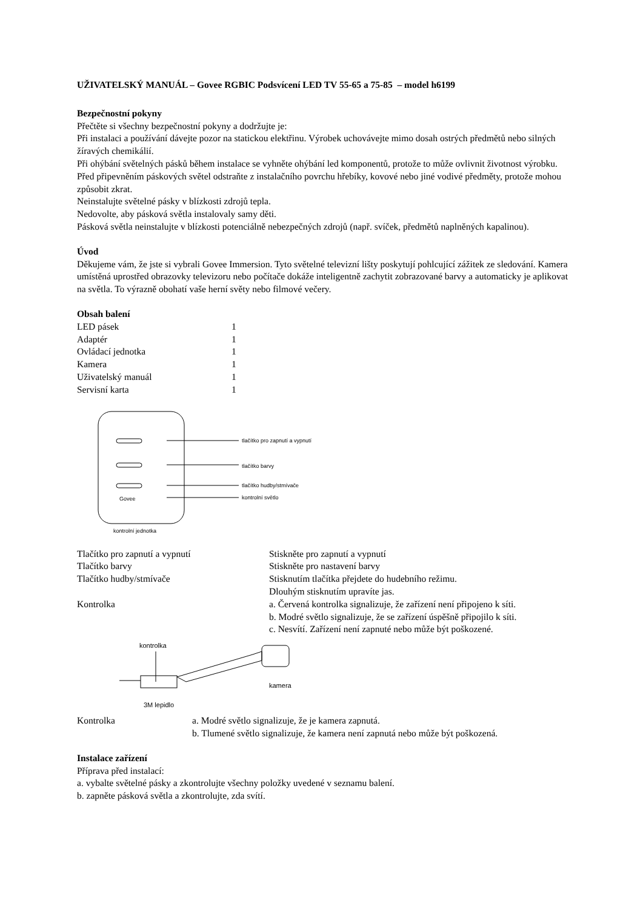UŽIVATELSKÝ MANUÁL – Govee RGBIC Podsvícení LED TV 55-65 a 75-85 – model h6199
Bezpečnostní pokyny
Přečtěte si všechny bezpečnostní pokyny a dodržujte je:
Při instalaci a používání dávejte pozor na statickou elektřinu. Výrobek uchovávejte mimo dosah ostrých předmětů nebo silných žíravých chemikálií.
Při ohýbání světelných pásků během instalace se vyhněte ohýbání led komponentů, protože to může ovlivnit životnost výrobku.
Před připevněním páskových světel odstraňte z instalačního povrchu hřebíky, kovové nebo jiné vodivé předměty, protože mohou způsobit zkrat.
Neinstalujte světelné pásky v blízkosti zdrojů tepla.
Nedovolte, aby pásková světla instalovaly samy děti.
Pásková světla neinstalujte v blízkosti potenciálně nebezpečných zdrojů (např. svíček, předmětů naplněných kapalinou).
Úvod
Děkujeme vám, že jste si vybrali Govee Immersion. Tyto světelné televizní lišty poskytují pohlcující zážitek ze sledování. Kamera umístěná uprostřed obrazovky televizoru nebo počítače dokáže inteligentně zachytit zobrazované barvy a automaticky je aplikovat na světla. To výrazně obohatí vaše herní světy nebo filmové večery.
Obsah balení
| LED pásek | 1 |
| Adaptér | 1 |
| Ovládací jednotka | 1 |
| Kamera | 1 |
| Uživatelský manuál | 1 |
| Servisní karta | 1 |
Govee
tlačítko pro zapnutí a vypnutí
tlačítko barvy
tlačítko hudby/stmívače
kontrolní světlo
kontrolní jednotka
| Tlačítko pro zapnutí a vypnutí | Stiskněte pro zapnutí a vypnutí |
| Tlačítko barvy | Stiskněte pro nastavení barvy |
| Tlačítko hudby/stmívače | Stisknutím tlačítka přejdete do hudebního režimu. Dlouhým stisknutím upravíte jas. |
| Kontrolka | a. Červená kontrolka signalizuje, že zařízení není připojeno k síti. b. Modré světlo signalizuje, že se zařízení úspěšně připojilo k síti. c. Nesvítí. Zařízení není zapnuté nebo může být poškozené. |
kontrolka
kamera
3M lepidlo
| Kontrolka | a. Modré světlo signalizuje, že je kamera zapnutá. b. Tlumené světlo signalizuje, že kamera není zapnutá nebo může být poškozená. |
Instalace zařízení
Příprava před instalací:
a. vybalte světelné pásky a zkontrolujte všechny položky uvedené v seznamu balení.
b. zapněte pásková světla a zkontrolujte, zda svítí.